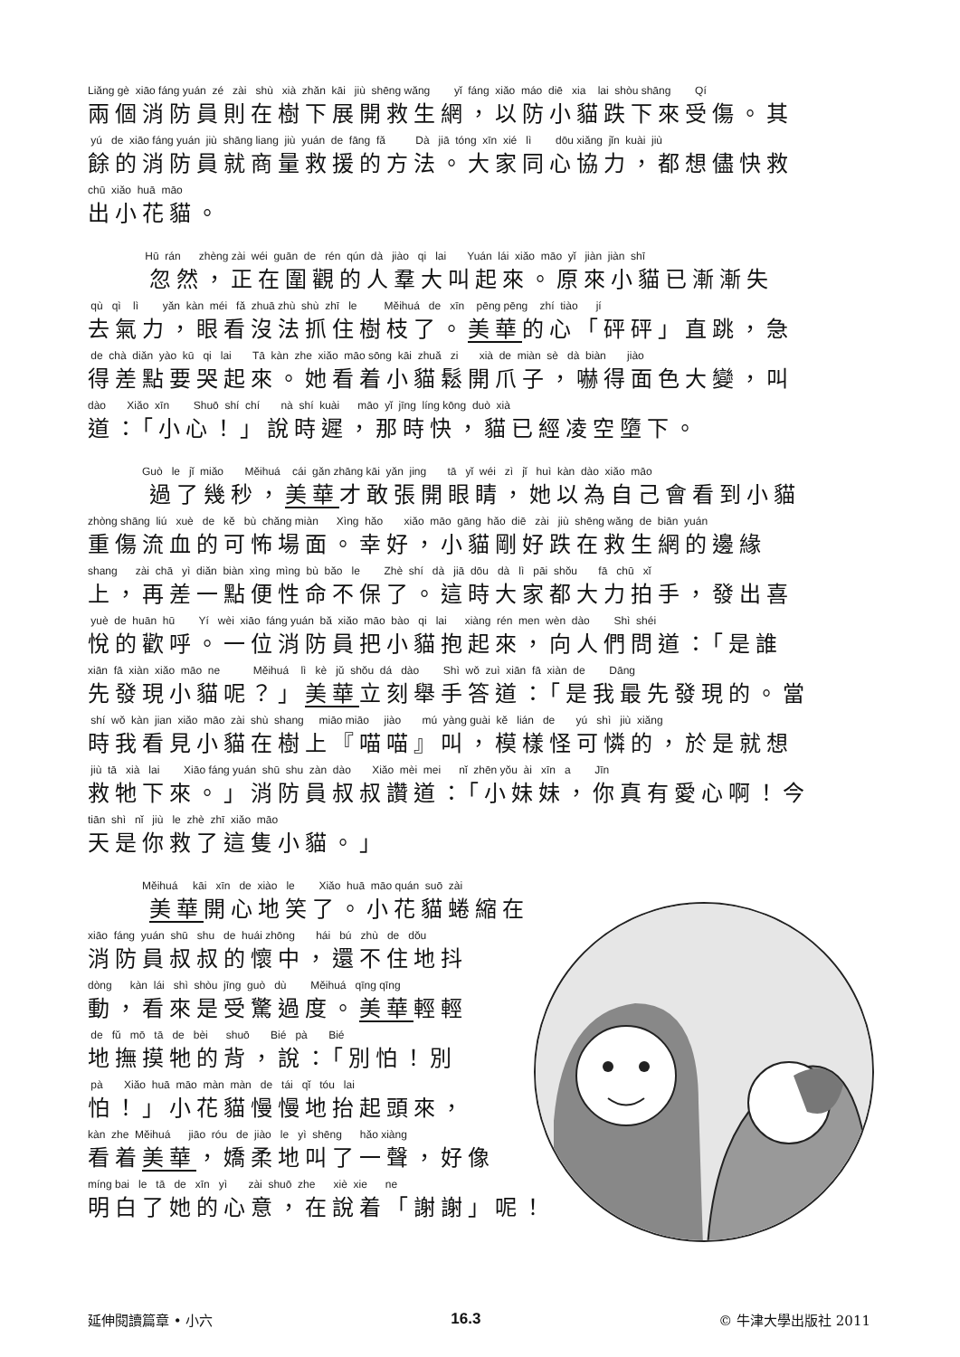Liǎng gè xiāo fáng yuán zé zài shù xià zhǎn kāi jiù shēng wǎng yǐ fáng xiǎo máo diē xia lai shòu shāng Qí
兩個消防員則在樹下展開救生網，以防小貓跌下來受傷。其
yú de xiāo fáng yuán jiù shāng liang jiù yuán de fāng fǎ Dà jiā tóng xīn xié lì dōu xiǎng jǐn kuài jiù
餘的消防員就商量救援的方法。大家同心協力，都想儘快救
chū xiǎo huā māo
出小花貓。
Hū rán zhèng zài wéi guān de rén qún dà jiào qi lai Yuán lái xiǎo māo yǐ jiàn jiàn shī
忽然，正在圍觀的人羣大叫起來。原來小貓已漸漸失
qù qì lì yǎn kàn méi fǎ zhuā zhù shù zhī le Měihuá de xīn pēng pēng zhí tiào jí
去氣力，眼看沒法抓住樹枝了。美華的心「砰砰」直跳，急
de chà diǎn yào kū qi lai Tā kàn zhe xiǎo māo sōng kāi zhuǎ zi xià de miàn sè dà biàn jiào
得差點要哭起來。她看着小貓鬆開爪子，嚇得面色大變，叫
dào Xiǎo xīn Shuō shí chí nà shí kuài māo yǐ jīng líng kōng duò xià
道：「小心！」說時遲，那時快，貓已經凌空墮下。
Guò le jǐ miǎo Měihuá cái gǎn zhāng kāi yǎn jing tā yǐ wéi zì jǐ huì kàn dào xiǎo māo
過了幾秒，美華才敢張開眼睛，她以為自己會看到小貓
zhòng shāng liú xuè de kě bù chǎng miàn Xìng hǎo xiǎo māo gāng hǎo diē zài jiù shēng wǎng de biān yuán
重傷流血的可怖場面。幸好，小貓剛好跌在救生網的邊緣
shang zài chā yì diǎn biàn xìng mìng bù bǎo le Zhè shí dà jiā dōu dà lì pāi shǒu fā chū xǐ
上，再差一點便性命不保了。這時大家都大力拍手，發出喜
yuè de huān hū Yí wèi xiāo fáng yuán bǎ xiǎo māo bào qi lai xiàng rén men wèn dào Shì shéi
悅的歡呼。一位消防員把小貓抱起來，向人們問道：「是誰
xiān fā xiàn xiǎo māo ne Měihuá lì kè jǔ shǒu dá dào Shì wǒ zuì xiān fā xiàn de Dāng
先發現小貓呢？」美華立刻舉手答道：「是我最先發現的。當
shí wǒ kàn jian xiǎo māo zài shù shang miāo miāo jiào mú yàng guài kě lián de yú shì jiù xiǎng
時我看見小貓在樹上『喵喵』叫，模樣怪可憐的，於是就想
jiù tā xià lai Xiāo fáng yuán shū shu zàn dào Xiǎo mèi mei nǐ zhēn yǒu ài xīn a Jīn
救牠下來。」消防員叔叔讚道：「小妹妹，你真有愛心啊！今
tiān shì nǐ jiù le zhè zhī xiǎo māo
天是你救了這隻小貓。」
Měihuá kāi xīn de xiào le Xiǎo huā māo quán suō zài
美華開心地笑了。小花貓蜷縮在
xiāo fáng yuán shū shu de huái zhōng hái bú zhù de dǒu
消防員叔叔的懷中，還不住地抖
dòng kàn lái shì shòu jīng guò dù Měihuá qīng qīng
動，看來是受驚過度。美華輕輕
de fǔ mō tā de bèi shuō Bié pà Bié
地撫摸牠的背，說：「別怕！別
pà Xiǎo huā māo màn màn de tái qǐ tóu lai
怕！」小花貓慢慢地抬起頭來，
kàn zhe Měihuá jiāo róu de jiào le yì shēng hǎo xiàng
看着美華，嬌柔地叫了一聲，好像
míng bai le tā de xīn yì zài shuō zhe xiè xie ne
明白了她的心意，在說着「謝謝」呢！
延伸閱讀篇章 • 小六 16.3 © 牛津大學出版社 2011